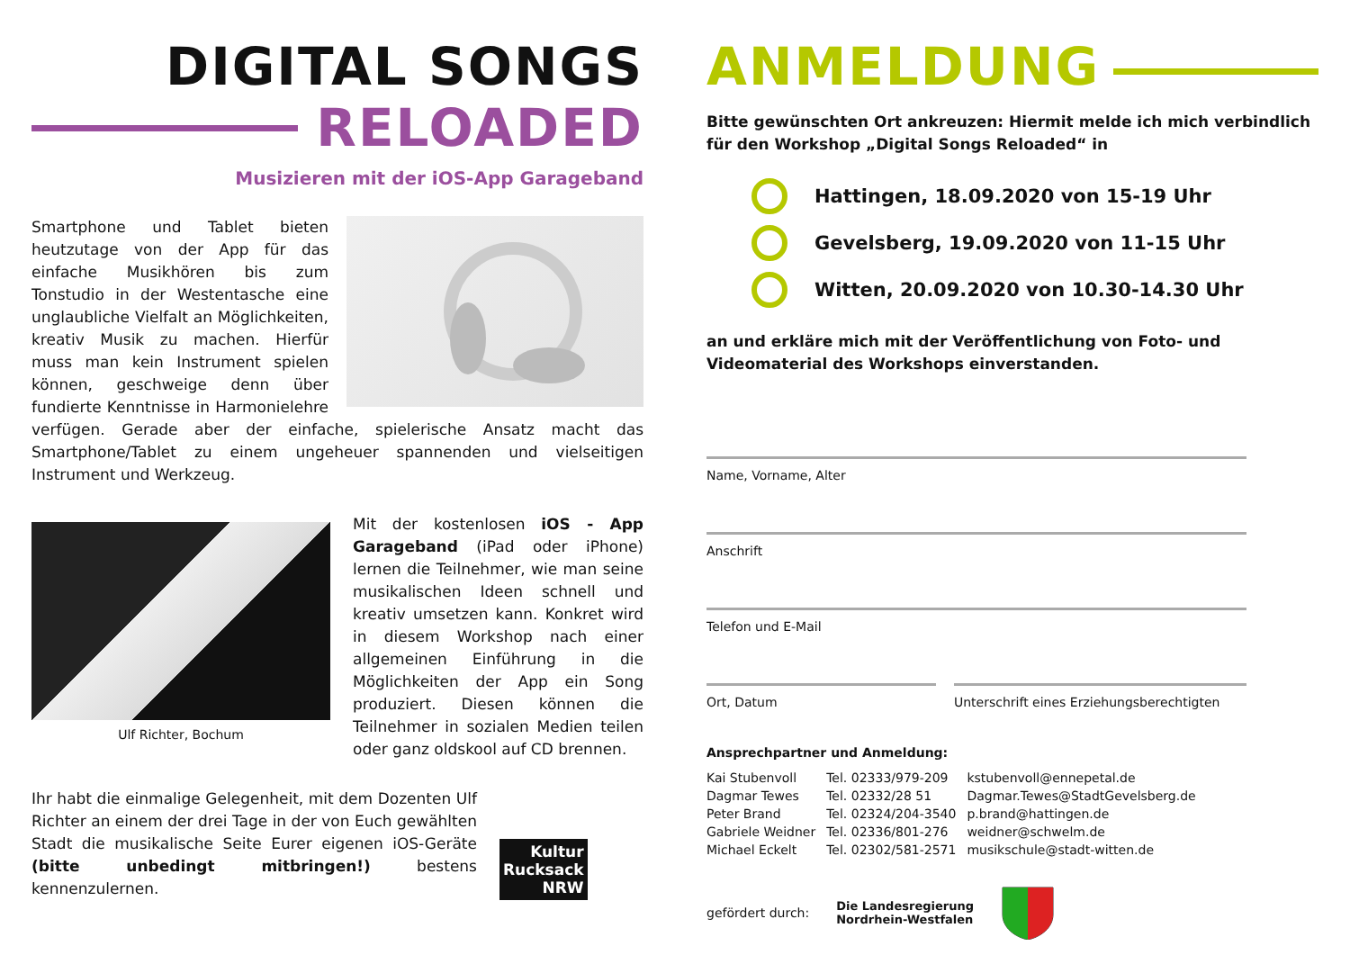DIGITAL SONGS
RELOADED
Musizieren mit der iOS-App Garageband
Smartphone und Tablet bieten heutzutage von der App für das einfache Musikhören bis zum Tonstudio in der Westentasche eine unglaubliche Vielfalt an Möglichkeiten, kreativ Musik zu machen. Hierfür muss man kein Instrument spielen können, geschweige denn über fundierte Kenntnisse in Harmonielehre verfügen. Gerade aber der einfache, spielerische Ansatz macht das Smartphone/Tablet zu einem ungeheuer spannenden und vielseitigen Instrument und Werkzeug.
Ulf Richter, Bochum
Mit der kostenlosen iOS - App Garageband (iPad oder iPhone) lernen die Teilnehmer, wie man seine musikalischen Ideen schnell und kreativ umsetzen kann. Konkret wird in diesem Workshop nach einer allgemeinen Einführung in die Möglichkeiten der App ein Song produziert. Diesen können die Teilnehmer in sozialen Medien teilen oder ganz oldskool auf CD brennen.
Ihr habt die einmalige Gelegenheit, mit dem Dozenten Ulf Richter an einem der drei Tage in der von Euch gewählten Stadt die musikalische Seite Eurer eigenen iOS-Geräte (bitte unbedingt mitbringen!) bestens kennenzulernen.
Kultur
Rucksack
NRW
ANMELDUNG
Bitte gewünschten Ort ankreuzen: Hiermit melde ich mich verbindlich für den Workshop „Digital Songs Reloaded“ in
Hattingen, 18.09.2020 von 15-19 Uhr
Gevelsberg, 19.09.2020 von 11-15 Uhr
Witten, 20.09.2020 von 10.30-14.30 Uhr
an und erkläre mich mit der Veröffentlichung von Foto- und Videomaterial des Workshops einverstanden.
Name, Vorname, Alter
Anschrift
Telefon und E-Mail
Ort, Datum Unterschrift eines Erziehungsberechtigten
Ansprechpartner und Anmeldung:
| Kai Stubenvoll | Tel. 02333/979-209 | kstubenvoll@ennepetal.de |
| Dagmar Tewes | Tel. 02332/28 51 | Dagmar.Tewes@StadtGevelsberg.de |
| Peter Brand | Tel. 02324/204-3540 | p.brand@hattingen.de |
| Gabriele Weidner | Tel. 02336/801-276 | weidner@schwelm.de |
| Michael Eckelt | Tel. 02302/581-2571 | musikschule@stadt-witten.de |
gefördert durch: Die Landesregierung
Nordrhein-Westfalen